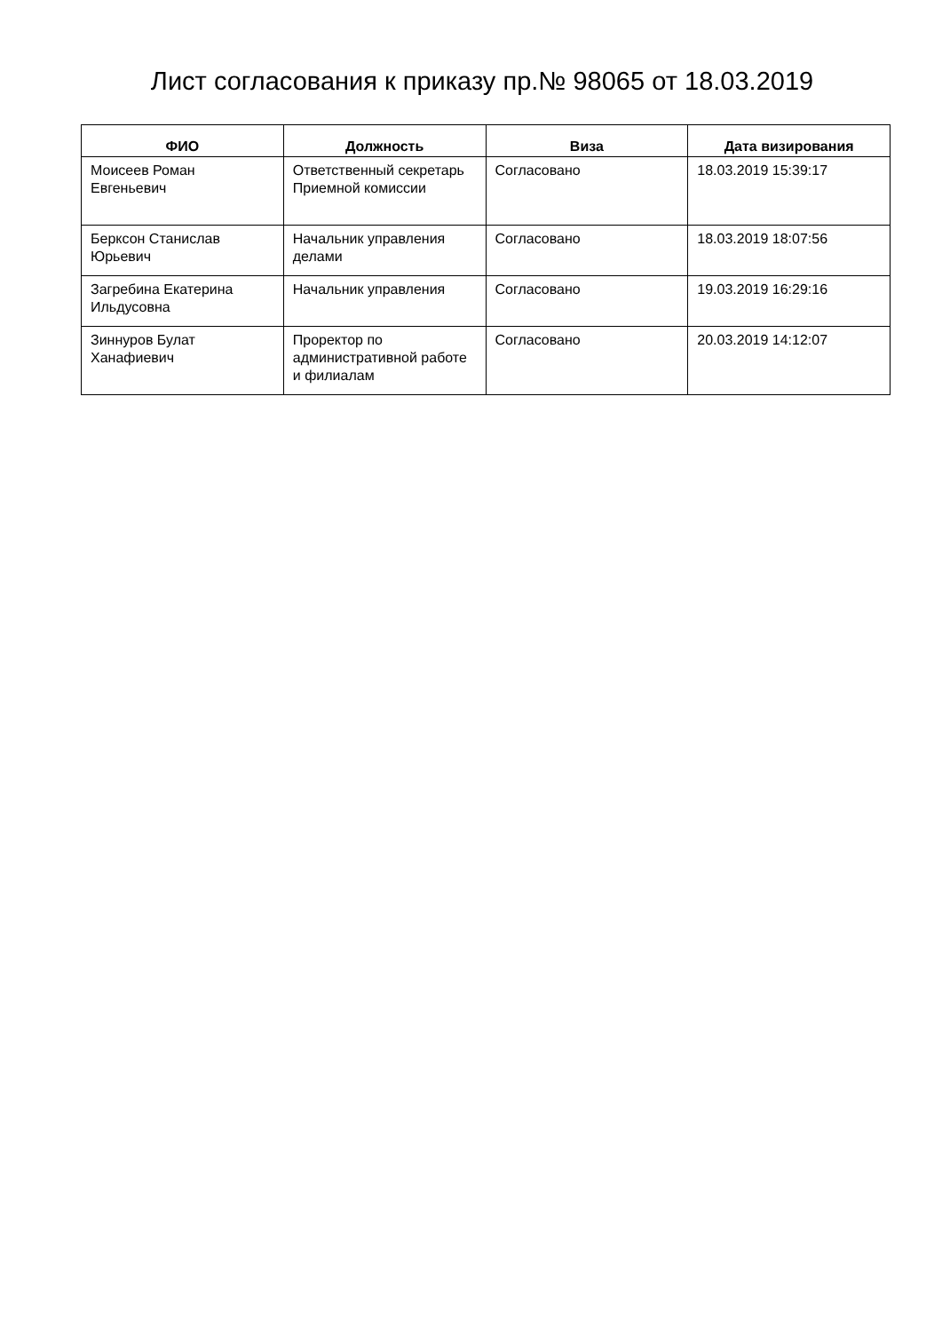Лист согласования к приказу пр.№ 98065 от 18.03.2019
| ФИО | Должность | Виза | Дата визирования |
| --- | --- | --- | --- |
| Моисеев Роман Евгеньевич | Ответственный секретарь Приемной комиссии | Согласовано | 18.03.2019 15:39:17 |
| Берксон Станислав Юрьевич | Начальник управления делами | Согласовано | 18.03.2019 18:07:56 |
| Загребина Екатерина Ильдусовна | Начальник управления | Согласовано | 19.03.2019 16:29:16 |
| Зиннуров Булат Ханафиевич | Проректор по административной работе и филиалам | Согласовано | 20.03.2019 14:12:07 |